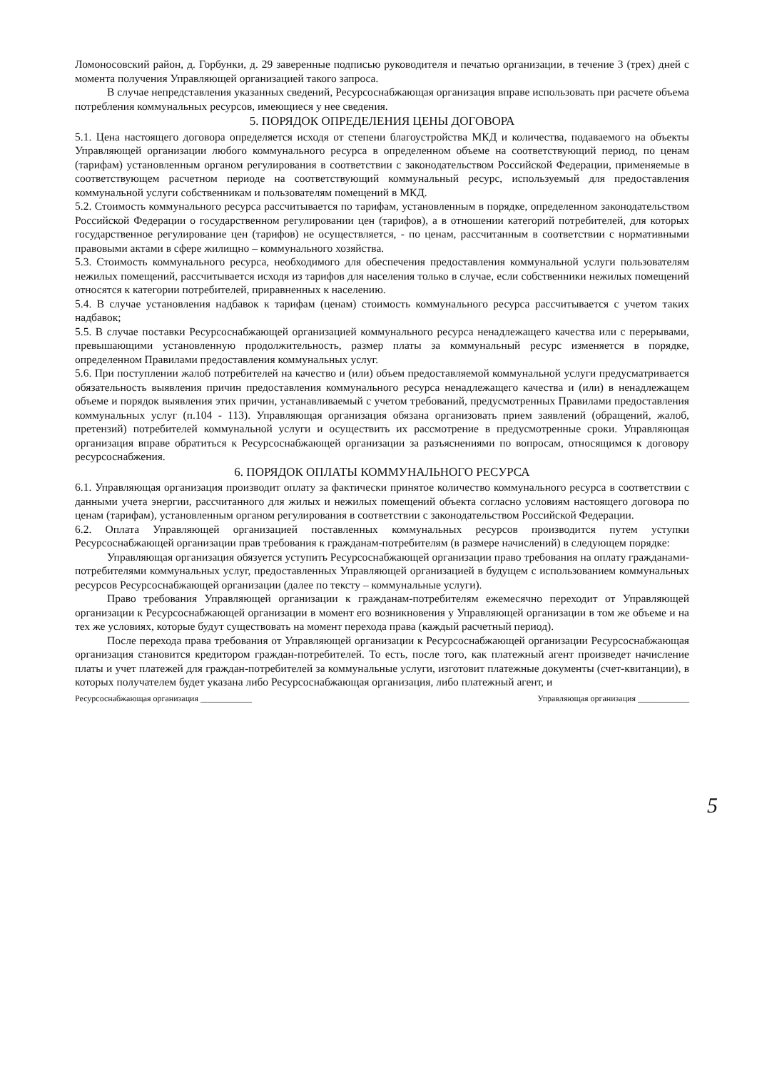Ломоносовский район, д. Горбунки, д. 29 заверенные подписью руководителя и печатью организации, в течение 3 (трех) дней с момента получения Управляющей организацией такого запроса.
В случае непредставления указанных сведений, Ресурсоснабжающая организация вправе использовать при расчете объема потребления коммунальных ресурсов, имеющиеся у нее сведения.
5. ПОРЯДОК ОПРЕДЕЛЕНИЯ ЦЕНЫ ДОГОВОРА
5.1. Цена настоящего договора определяется исходя от степени благоустройства МКД и количества, подаваемого на объекты Управляющей организации любого коммунального ресурса в определенном объеме на соответствующий период, по ценам (тарифам) установленным органом регулирования в соответствии с законодательством Российской Федерации, применяемые в соответствующем расчетном периоде на соответствующий коммунальный ресурс, используемый для предоставления коммунальной услуги собственникам и пользователям помещений в МКД.
5.2. Стоимость коммунального ресурса рассчитывается по тарифам, установленным в порядке, определенном законодательством Российской Федерации о государственном регулировании цен (тарифов), а в отношении категорий потребителей, для которых государственное регулирование цен (тарифов) не осуществляется, - по ценам, рассчитанным в соответствии с нормативными правовыми актами в сфере жилищно – коммунального хозяйства.
5.3. Стоимость коммунального ресурса, необходимого для обеспечения предоставления коммунальной услуги пользователям нежилых помещений, рассчитывается исходя из тарифов для населения только в случае, если собственники нежилых помещений относятся к категории потребителей, приравненных к населению.
5.4. В случае установления надбавок к тарифам (ценам) стоимость коммунального ресурса рассчитывается с учетом таких надбавок;
5.5. В случае поставки Ресурсоснабжающей организацией коммунального ресурса ненадлежащего качества или с перерывами, превышающими установленную продолжительность, размер платы за коммунальный ресурс изменяется в порядке, определенном Правилами предоставления коммунальных услуг.
5.6. При поступлении жалоб потребителей на качество и (или) объем предоставляемой коммунальной услуги предусматривается обязательность выявления причин предоставления коммунального ресурса ненадлежащего качества и (или) в ненадлежащем объеме и порядок выявления этих причин, устанавливаемый с учетом требований, предусмотренных Правилами предоставления коммунальных услуг (п.104 - 113). Управляющая организация обязана организовать прием заявлений (обращений, жалоб, претензий) потребителей коммунальной услуги и осуществить их рассмотрение в предусмотренные сроки. Управляющая организация вправе обратиться к Ресурсоснабжающей организации за разъяснениями по вопросам, относящимся к договору ресурсоснабжения.
6. ПОРЯДОК ОПЛАТЫ КОММУНАЛЬНОГО РЕСУРСА
6.1. Управляющая организация производит оплату за фактически принятое количество коммунального ресурса в соответствии с данными учета энергии, рассчитанного для жилых и нежилых помещений объекта согласно условиям настоящего договора по ценам (тарифам), установленным органом регулирования в соответствии с законодательством Российской Федерации.
6.2. Оплата Управляющей организацией поставленных коммунальных ресурсов производится путем уступки Ресурсоснабжающей организации прав требования к гражданам-потребителям (в размере начислений) в следующем порядке:
Управляющая организация обязуется уступить Ресурсоснабжающей организации право требования на оплату гражданами-потребителями коммунальных услуг, предоставленных Управляющей организацией в будущем с использованием коммунальных ресурсов Ресурсоснабжающей организации (далее по тексту – коммунальные услуги).
Право требования Управляющей организации к гражданам-потребителям ежемесячно переходит от Управляющей организации к Ресурсоснабжающей организации в момент его возникновения у Управляющей организации в том же объеме и на тех же условиях, которые будут существовать на момент перехода права (каждый расчетный период).
После перехода права требования от Управляющей организации к Ресурсоснабжающей организации Ресурсоснабжающая организация становится кредитором граждан-потребителей. То есть, после того, как платежный агент произведет начисление платы и учет платежей для граждан-потребителей за коммунальные услуги, изготовит платежные документы (счет-квитанции), в которых получателем будет указана либо Ресурсоснабжающая организация, либо платежный агент, и
Ресурсоснабжающая организация ____________ Управляющая организация ____________
5